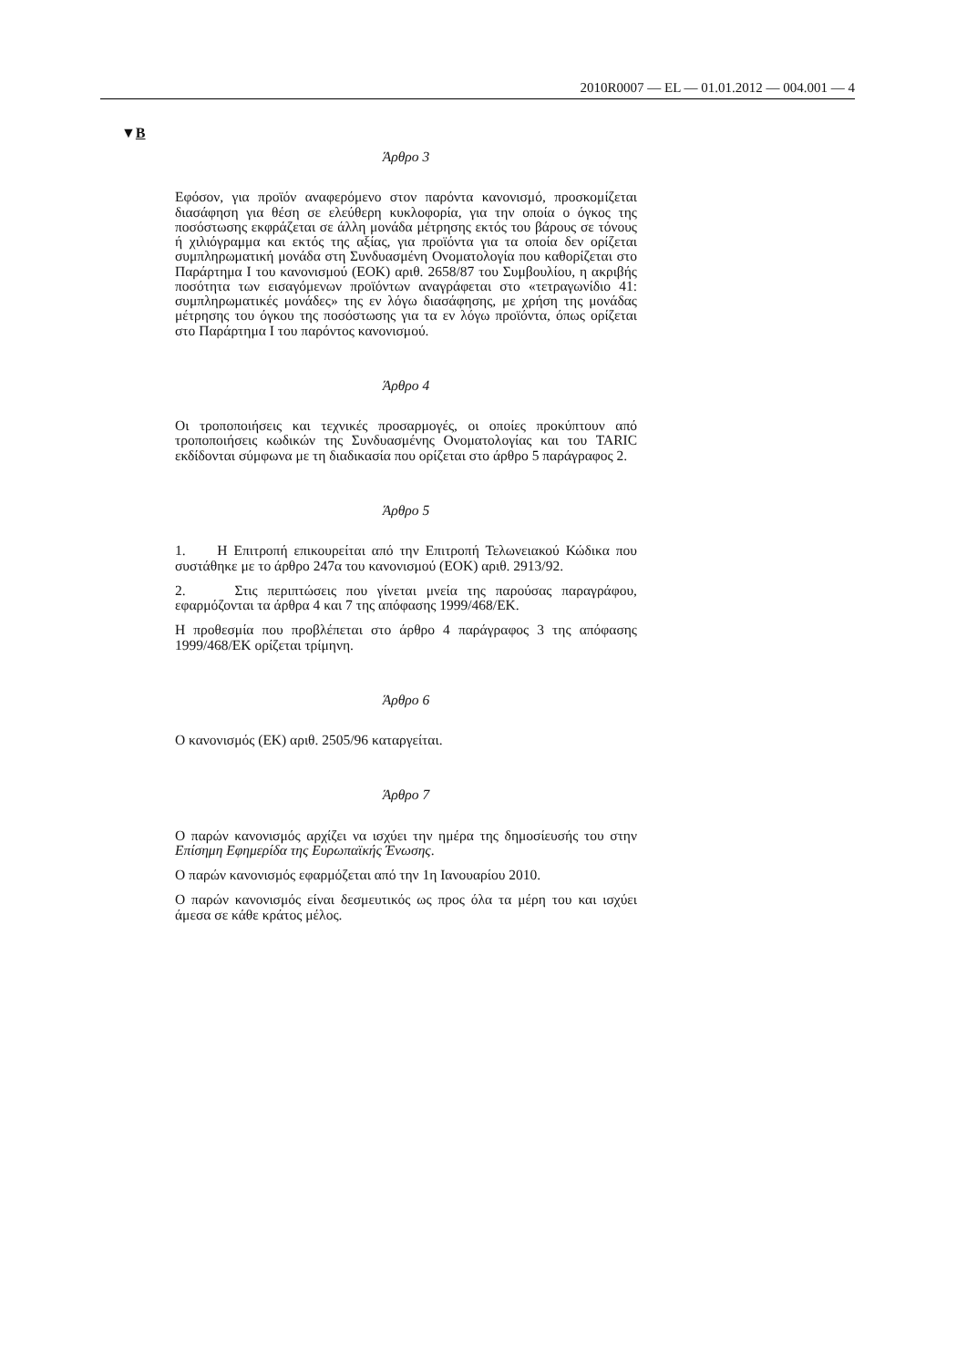2010R0007 — EL — 01.01.2012 — 004.001 — 4
▼B
Άρθρο 3
Εφόσον, για προϊόν αναφερόμενο στον παρόντα κανονισμό, προσκομίζεται διασάφηση για θέση σε ελεύθερη κυκλοφορία, για την οποία ο όγκος της ποσόστωσης εκφράζεται σε άλλη μονάδα μέτρησης εκτός του βάρους σε τόνους ή χιλιόγραμμα και εκτός της αξίας, για προϊόντα για τα οποία δεν ορίζεται συμπληρωματική μονάδα στη Συνδυασμένη Ονοματολογία που καθορίζεται στο Παράρτημα I του κανονισμού (ΕΟΚ) αριθ. 2658/87 του Συμβουλίου, η ακριβής ποσότητα των εισαγόμενων προϊόντων αναγράφεται στο «τετραγωνίδιο 41: συμπληρωματικές μονάδες» της εν λόγω διασάφησης, με χρήση της μονάδας μέτρησης του όγκου της ποσόστωσης για τα εν λόγω προϊόντα, όπως ορίζεται στο Παράρτημα I του παρόντος κανονισμού.
Άρθρο 4
Οι τροποποιήσεις και τεχνικές προσαρμογές, οι οποίες προκύπτουν από τροποποιήσεις κωδικών της Συνδυασμένης Ονοματολογίας και του TARIC εκδίδονται σύμφωνα με τη διαδικασία που ορίζεται στο άρθρο 5 παράγραφος 2.
Άρθρο 5
1. Η Επιτροπή επικουρείται από την Επιτροπή Τελωνειακού Κώδικα που συστάθηκε με το άρθρο 247α του κανονισμού (ΕΟΚ) αριθ. 2913/92.
2. Στις περιπτώσεις που γίνεται μνεία της παρούσας παραγράφου, εφαρμόζονται τα άρθρα 4 και 7 της απόφασης 1999/468/ΕΚ.
Η προθεσμία που προβλέπεται στο άρθρο 4 παράγραφος 3 της απόφασης 1999/468/ΕΚ ορίζεται τρίμηνη.
Άρθρο 6
Ο κανονισμός (ΕΚ) αριθ. 2505/96 καταργείται.
Άρθρο 7
Ο παρών κανονισμός αρχίζει να ισχύει την ημέρα της δημοσίευσής του στην Επίσημη Εφημερίδα της Ευρωπαϊκής Ένωσης.
Ο παρών κανονισμός εφαρμόζεται από την 1η Ιανουαρίου 2010.
Ο παρών κανονισμός είναι δεσμευτικός ως προς όλα τα μέρη του και ισχύει άμεσα σε κάθε κράτος μέλος.